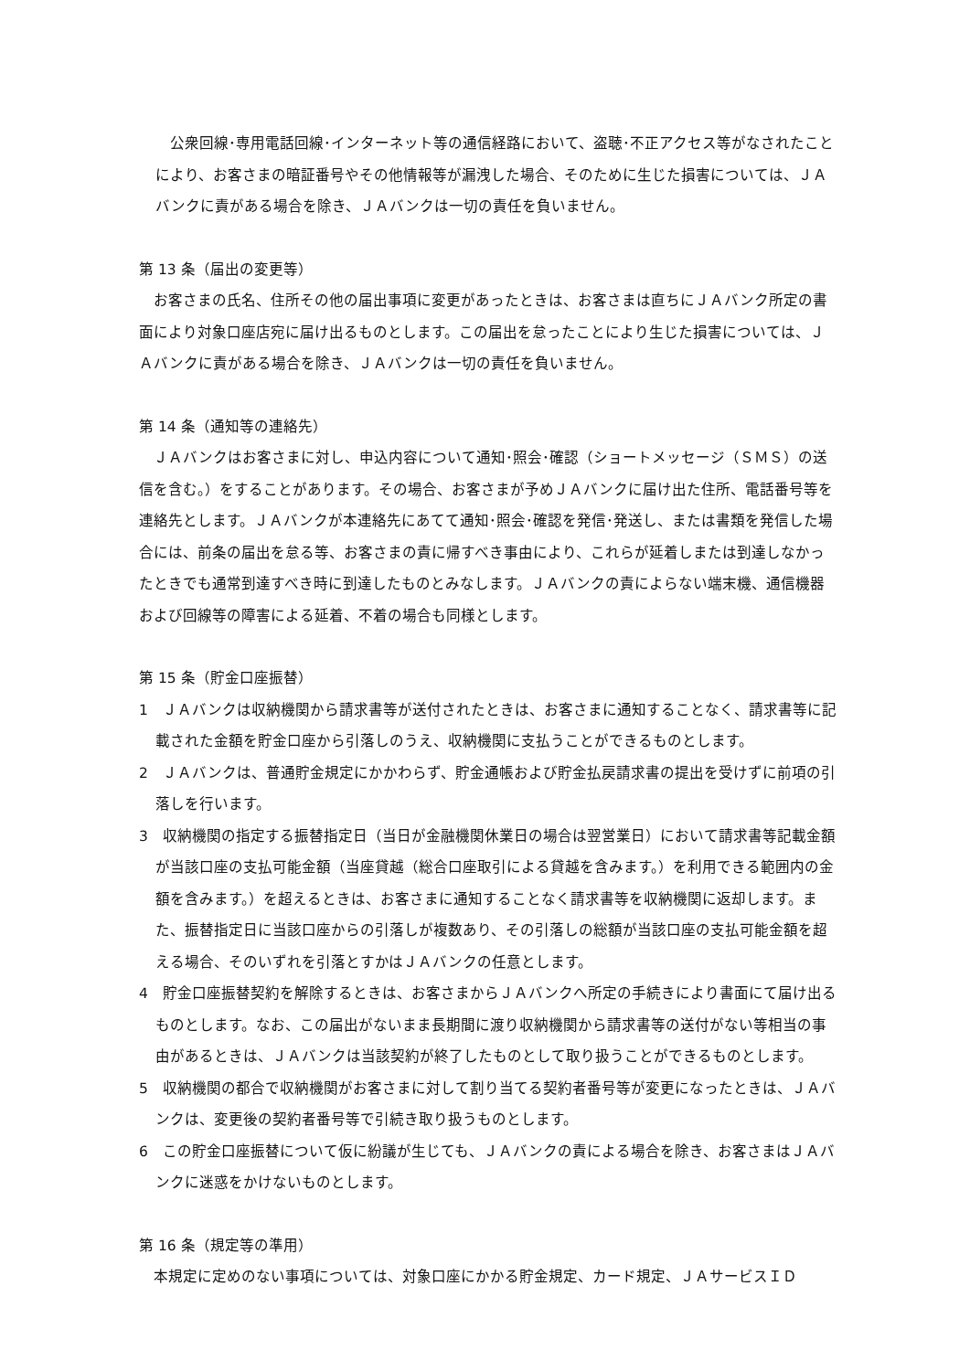公衆回線･専用電話回線･インターネット等の通信経路において、盗聴･不正アクセス等がなされたことにより、お客さまの暗証番号やその他情報等が漏洩した場合、そのために生じた損害については、ＪＡバンクに責がある場合を除き、ＪＡバンクは一切の責任を負いません。
第 13 条（届出の変更等）
　お客さまの氏名、住所その他の届出事項に変更があったときは、お客さまは直ちにＪＡバンク所定の書面により対象口座店宛に届け出るものとします。この届出を怠ったことにより生じた損害については、ＪＡバンクに責がある場合を除き、ＪＡバンクは一切の責任を負いません。
第 14 条（通知等の連絡先）
　ＪＡバンクはお客さまに対し、申込内容について通知･照会･確認（ショートメッセージ（ＳＭＳ）の送信を含む。）をすることがあります。その場合、お客さまが予めＪＡバンクに届け出た住所、電話番号等を連絡先とします。ＪＡバンクが本連絡先にあてて通知･照会･確認を発信･発送し、または書類を発信した場合には、前条の届出を怠る等、お客さまの責に帰すべき事由により、これらが延着しまたは到達しなかったときでも通常到達すべき時に到達したものとみなします。ＪＡバンクの責によらない端末機、通信機器および回線等の障害による延着、不着の場合も同様とします。
第 15 条（貯金口座振替）
1　ＪＡバンクは収納機関から請求書等が送付されたときは、お客さまに通知することなく、請求書等に記載された金額を貯金口座から引落しのうえ、収納機関に支払うことができるものとします。
2　ＪＡバンクは、普通貯金規定にかかわらず、貯金通帳および貯金払戻請求書の提出を受けずに前項の引落しを行います。
3　収納機関の指定する振替指定日（当日が金融機関休業日の場合は翌営業日）において請求書等記載金額が当該口座の支払可能金額（当座貸越（総合口座取引による貸越を含みます。）を利用できる範囲内の金額を含みます。）を超えるときは、お客さまに通知することなく請求書等を収納機関に返却します。また、振替指定日に当該口座からの引落しが複数あり、その引落しの総額が当該口座の支払可能金額を超える場合、そのいずれを引落とすかはＪＡバンクの任意とします。
4　貯金口座振替契約を解除するときは、お客さまからＪＡバンクへ所定の手続きにより書面にて届け出るものとします。なお、この届出がないまま長期間に渡り収納機関から請求書等の送付がない等相当の事由があるときは、ＪＡバンクは当該契約が終了したものとして取り扱うことができるものとします。
5　収納機関の都合で収納機関がお客さまに対して割り当てる契約者番号等が変更になったときは、ＪＡバンクは、変更後の契約者番号等で引続き取り扱うものとします。
6　この貯金口座振替について仮に紛議が生じても、ＪＡバンクの責による場合を除き、お客さまはＪＡバンクに迷惑をかけないものとします。
第 16 条（規定等の準用）
　本規定に定めのない事項については、対象口座にかかる貯金規定、カード規定、ＪＡサービスＩＤ